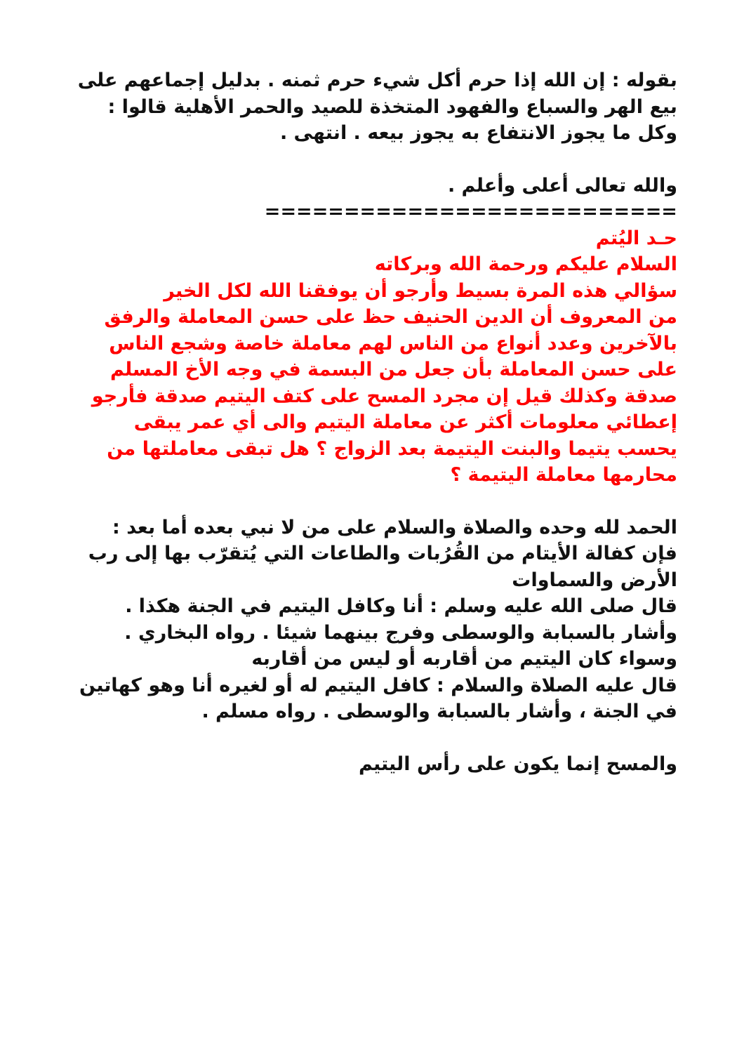بقوله : إن الله إذا حرم أكل شيء حرم ثمنه . بدليل إجماعهم على بيع الهر والسباع والفهود المتخذة للصيد والحمر الأهلية قالوا : وكل ما يجوز الانتفاع به يجوز بيعه . انتهى .
والله تعالى أعلى وأعلم .
==========================
حـد اليُتم
السلام عليكم ورحمة الله وبركاته
سؤالي هذه المرة بسيط وأرجو أن يوفقنا الله لكل الخير
من المعروف أن الدين الحنيف حظ على حسن المعاملة والرفق بالآخرين وعدد أنواع من الناس لهم معاملة خاصة وشجع الناس على حسن المعاملة بأن جعل من البسمة في وجه الأخ المسلم صدقة وكذلك قيل إن مجرد المسح على كتف اليتيم صدقة فأرجو إعطائي معلومات أكثر عن معاملة اليتيم والى أي عمر يبقى يحسب يتيما والبنت اليتيمة بعد الزواج ؟ هل تبقى معاملتها من محارمها معاملة اليتيمة ؟
الحمد لله وحده والصلاة والسلام على من لا نبي بعده أما بعد :
فإن كفالة الأيتام من القُرُبات والطاعات التي يُتقرّب بها إلى رب الأرض والسماوات
قال صلى الله عليه وسلم : أنا وكافل اليتيم في الجنة هكذا . وأشار بالسبابة والوسطى وفرج بينهما شيئا . رواه البخاري .
وسواء كان اليتيم من أقاربه أو ليس من أقاربه
قال عليه الصلاة والسلام : كافل اليتيم له أو لغيره أنا وهو كهاتين في الجنة ، وأشار بالسبابة والوسطى . رواه مسلم .
والمسح إنما يكون على رأس اليتيم